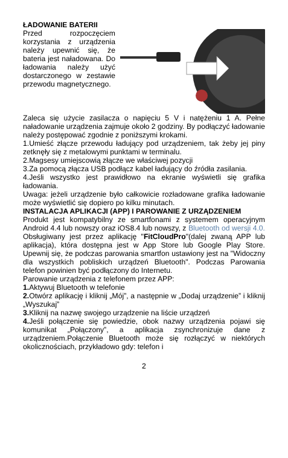ŁADOWANIE BATERII
Przed rozpoczęciem korzystania z urządzenia należy upewnić się, że bateria jest naładowana. Do ładowania należy użyć dostarczonego w zestawie przewodu magnetycznego.
Zaleca się użycie zasilacza o napięciu 5 V i natężeniu 1 A. Pełne naładowanie urządzenia zajmuje około 2 godziny. By podłączyć ładowanie należy postępować zgodnie z poniższymi krokami.
1.Umieść złącze przewodu ładujący pod urządzeniem, tak żeby jej piny zetknęły się z metalowymi punktami w terminalu.
2.Magsesy umiejscowią złącze we właściwej pozycji
3.Za pomocą złącza USB podłącz kabel ładujący do źródła zasilania.
4.Jeśli wszystko jest prawidłowo na ekranie wyświetli się grafika ładowania.
Uwaga: jeżeli urządzenie było całkowicie rozładowane grafika ładowanie może wyświetlić się dopiero po kilku minutach.
INSTALACJA APLIKACJI (APP) I PAROWANIE Z URZĄDZENIEM
Produkt jest kompatybilny ze smartfonami z systemem operacyjnym Android 4.4 lub nowszy oraz iOS8.4 lub nowszy, z Bluetooth od wersji 4.0. Obsługiwany jest przez aplikację "FitCloudPro"(dalej zwaną APP lub aplikacja), która dostępna jest w App Store lub Google Play Store. Upewnij się, że podczas parowania smartfon ustawiony jest na "Widoczny dla wszystkich pobliskich urządzeń Bluetooth". Podczas Parowania telefon powinien być podłączony do Internetu.
Parowanie urządzenia z telefonem przez APP:
1. Aktywuj Bluetooth w telefonie
2. Otwórz aplikację i kliknij „Mój”, a następnie w „Dodaj urządzenie” i kliknij „Wyszukaj”
3. Kliknij na nazwę swojego urządzenie na liście urządzeń
4. Jeśli połączenie się powiedzie, obok nazwy urządzenia pojawi się komunikat „Połączony”, a aplikacja zsynchronizuje dane z urządzeniem.Połączenie Bluetooth może się rozłączyć w niektórych okolicznościach, przykładowo gdy: telefon i
2